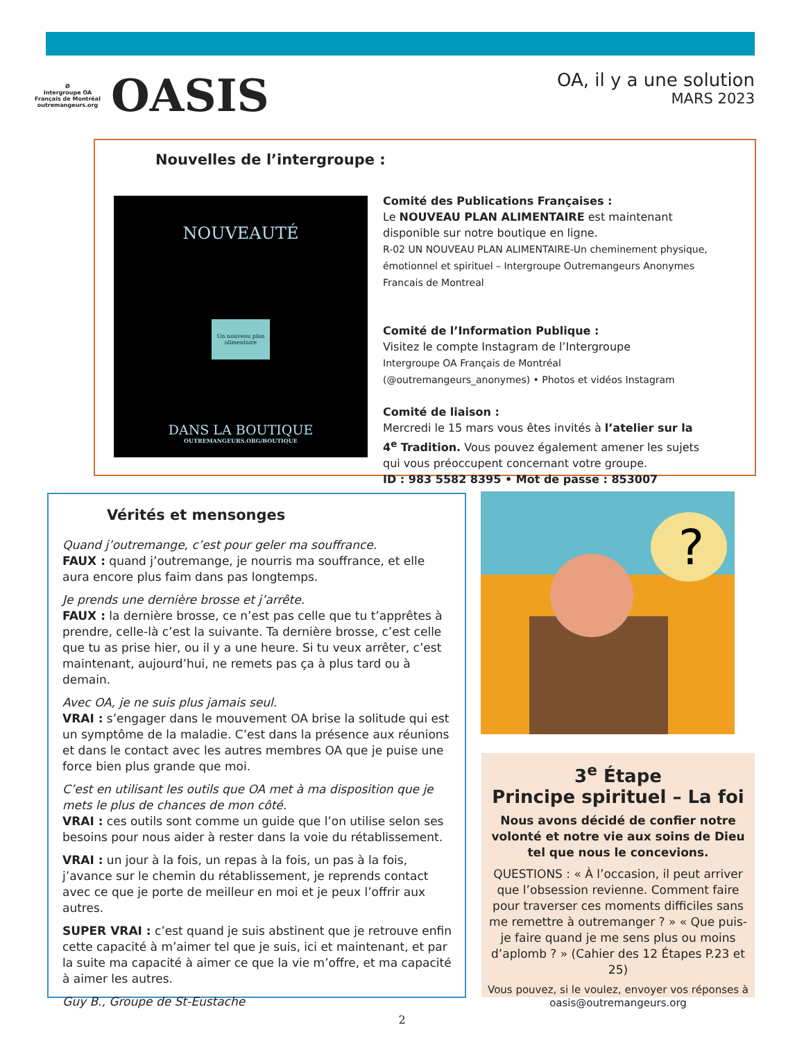Ø
Intergroupe OA Français de Montréal
outremangeurs.org
OASIS
OA, il y a une solution
MARS 2023
Nouvelles de l’intergroupe :
NOUVEAUTÉ
Un nouveau plan alimentaire
DANS LA BOUTIQUE
OUTREMANGEURS.ORG/BOUTIQUE
Comité des Publications Françaises :
Le NOUVEAU PLAN ALIMENTAIRE est maintenant disponible sur notre boutique en ligne.
R-02 UN NOUVEAU PLAN ALIMENTAIRE-Un cheminement physique, émotionnel et spirituel – Intergroupe Outremangeurs Anonymes Francais de Montreal
Comité de l’Information Publique :
Visitez le compte Instagram de l’Intergroupe
Intergroupe OA Français de Montréal (@outremangeurs_anonymes) • Photos et vidéos Instagram
Comité de liaison :
Mercredi le 15 mars vous êtes invités à l’atelier sur la 4<sup>e</sup> Tradition. Vous pouvez également amener les sujets qui vous préoccupent concernant votre groupe.
ID : 983 5582 8395 • Mot de passe : 853007
Vérités et mensonges
Quand j’outremange, c’est pour geler ma souffrance.
FAUX : quand j’outremange, je nourris ma souffrance, et elle aura encore plus faim dans pas longtemps.
Je prends une dernière brosse et j’arrête.
FAUX : la dernière brosse, ce n’est pas celle que tu t’apprêtes à prendre, celle-là c’est la suivante. Ta dernière brosse, c’est celle que tu as prise hier, ou il y a une heure. Si tu veux arrêter, c’est maintenant, aujourd’hui, ne remets pas ça à plus tard ou à demain.
Avec OA, je ne suis plus jamais seul.
VRAI : s’engager dans le mouvement OA brise la solitude qui est un symptôme de la maladie. C’est dans la présence aux réunions et dans le contact avec les autres membres OA que je puise une force bien plus grande que moi.
C’est en utilisant les outils que OA met à ma disposition que je mets le plus de chances de mon côté.
VRAI : ces outils sont comme un guide que l’on utilise selon ses besoins pour nous aider à rester dans la voie du rétablissement.
VRAI : un jour à la fois, un repas à la fois, un pas à la fois, j’avance sur le chemin du rétablissement, je reprends contact avec ce que je porte de meilleur en moi et je peux l’offrir aux autres.
SUPER VRAI : c’est quand je suis abstinent que je retrouve enfin cette capacité à m’aimer tel que je suis, ici et maintenant, et par la suite ma capacité à aimer ce que la vie m’offre, et ma capacité à aimer les autres.
Guy B., Groupe de St-Eustache
?
3<sup>e</sup> Étape
Principe spirituel – La foi
Nous avons décidé de confier notre volonté et notre vie aux soins de Dieu tel que nous le concevions.
QUESTIONS : « À l’occasion, il peut arriver que l’obsession revienne. Comment faire pour traverser ces moments difficiles sans me remettre à outremanger ? » « Que puis-je faire quand je me sens plus ou moins d’aplomb ? » (Cahier des 12 Étapes P.23 et 25)
Vous pouvez, si le voulez, envoyer vos réponses à oasis@outremangeurs.org
2